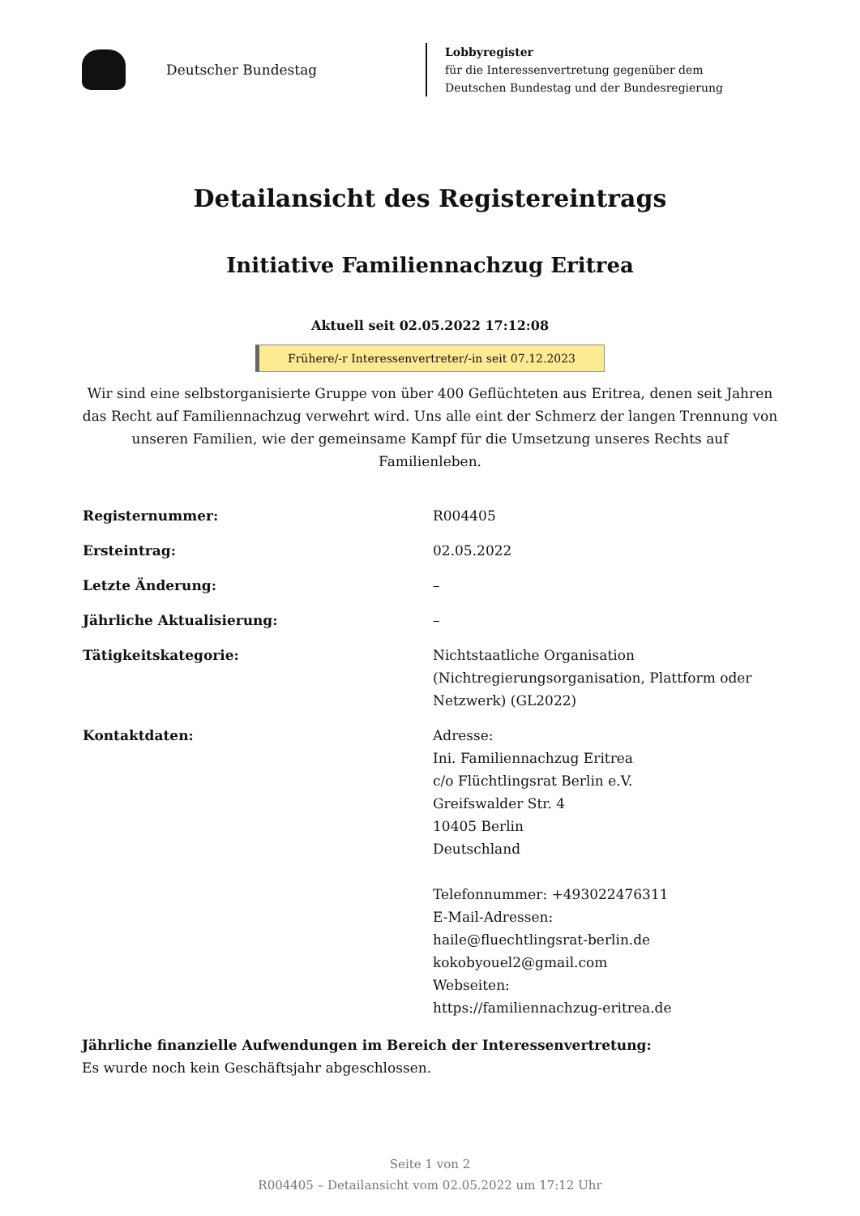Deutscher Bundestag
Lobbyregister
für die Interessenvertretung gegenüber dem
Deutschen Bundestag und der Bundesregierung
Detailansicht des Registereintrags
Initiative Familiennachzug Eritrea
Aktuell seit 02.05.2022 17:12:08
Frühere/-r Interessenvertreter/-in seit 07.12.2023
Wir sind eine selbstorganisierte Gruppe von über 400 Geflüchteten aus Eritrea, denen seit Jahren das Recht auf Familiennachzug verwehrt wird. Uns alle eint der Schmerz der langen Trennung von unseren Familien, wie der gemeinsame Kampf für die Umsetzung unseres Rechts auf Familienleben.
| Registernummer: | R004405 |
| Ersteintrag: | 02.05.2022 |
| Letzte Änderung: | – |
| Jährliche Aktualisierung: | – |
| Tätigkeitskategorie: | Nichtstaatliche Organisation (Nichtregierungsorganisation, Plattform oder Netzwerk) (GL2022) |
| Kontaktdaten: | Adresse: Ini. Familiennachzug Eritrea c/o Flüchtlingsrat Berlin e.V. Greifswalder Str. 4 10405 Berlin Deutschland Telefonnummer: +493022476311 E-Mail-Adressen: haile@fluechtlingsrat-berlin.de kokobyouel2@gmail.com Webseiten: https://familiennachzug-eritrea.de |
Jährliche finanzielle Aufwendungen im Bereich der Interessenvertretung:
Es wurde noch kein Geschäftsjahr abgeschlossen.
Seite 1 von 2
R004405 – Detailansicht vom 02.05.2022 um 17:12 Uhr